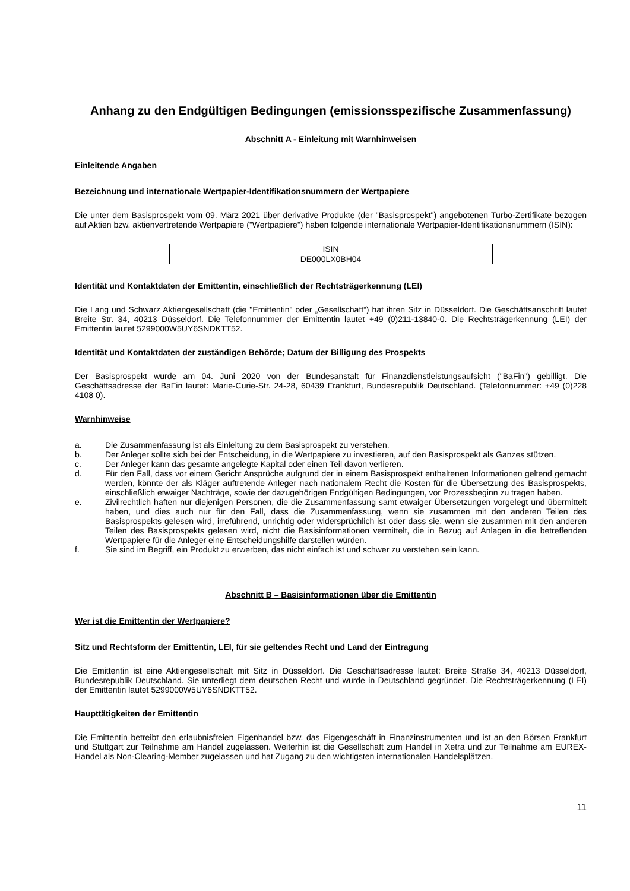Anhang zu den Endgültigen Bedingungen (emissionsspezifische Zusammenfassung)
Abschnitt A - Einleitung mit Warnhinweisen
Einleitende Angaben
Bezeichnung und internationale Wertpapier-Identifikationsnummern der Wertpapiere
Die unter dem Basisprospekt vom 09. März 2021 über derivative Produkte (der "Basisprospekt") angebotenen Turbo-Zertifikate bezogen auf Aktien bzw. aktienvertretende Wertpapiere ("Wertpapiere") haben folgende internationale Wertpapier-Identifikationsnummern (ISIN):
| ISIN |
| DE000LX0BH04 |
Identität und Kontaktdaten der Emittentin, einschließlich der Rechtsträgerkennung (LEI)
Die Lang und Schwarz Aktiengesellschaft (die "Emittentin" oder „Gesellschaft“) hat ihren Sitz in Düsseldorf. Die Geschäftsanschrift lautet Breite Str. 34, 40213 Düsseldorf. Die Telefonnummer der Emittentin lautet +49 (0)211-13840-0. Die Rechtsträgerkennung (LEI) der Emittentin lautet 5299000W5UY6SNDKTT52.
Identität und Kontaktdaten der zuständigen Behörde; Datum der Billigung des Prospekts
Der Basisprospekt wurde am 04. Juni 2020 von der Bundesanstalt für Finanzdienstleistungsaufsicht ("BaFin") gebilligt. Die Geschäftsadresse der BaFin lautet: Marie-Curie-Str. 24-28, 60439 Frankfurt, Bundesrepublik Deutschland. (Telefonnummer: +49 (0)228 4108 0).
Warnhinweise
a. Die Zusammenfassung ist als Einleitung zu dem Basisprospekt zu verstehen.
b. Der Anleger sollte sich bei der Entscheidung, in die Wertpapiere zu investieren, auf den Basisprospekt als Ganzes stützen.
c. Der Anleger kann das gesamte angelegte Kapital oder einen Teil davon verlieren.
d. Für den Fall, dass vor einem Gericht Ansprüche aufgrund der in einem Basisprospekt enthaltenen Informationen geltend gemacht werden, könnte der als Kläger auftretende Anleger nach nationalem Recht die Kosten für die Übersetzung des Basisprospekts, einschließlich etwaiger Nachträge, sowie der dazugehörigen Endgültigen Bedingungen, vor Prozessbeginn zu tragen haben.
e. Zivilrechtlich haften nur diejenigen Personen, die die Zusammenfassung samt etwaiger Übersetzungen vorgelegt und übermittelt haben, und dies auch nur für den Fall, dass die Zusammenfassung, wenn sie zusammen mit den anderen Teilen des Basisprospekts gelesen wird, irreführend, unrichtig oder widersprüchlich ist oder dass sie, wenn sie zusammen mit den anderen Teilen des Basisprospekts gelesen wird, nicht die Basisinformationen vermittelt, die in Bezug auf Anlagen in die betreffenden Wertpapiere für die Anleger eine Entscheidungshilfe darstellen würden.
f. Sie sind im Begriff, ein Produkt zu erwerben, das nicht einfach ist und schwer zu verstehen sein kann.
Abschnitt B – Basisinformationen über die Emittentin
Wer ist die Emittentin der Wertpapiere?
Sitz und Rechtsform der Emittentin, LEI, für sie geltendes Recht und Land der Eintragung
Die Emittentin ist eine Aktiengesellschaft mit Sitz in Düsseldorf. Die Geschäftsadresse lautet: Breite Straße 34, 40213 Düsseldorf, Bundesrepublik Deutschland. Sie unterliegt dem deutschen Recht und wurde in Deutschland gegründet. Die Rechtsträgerkennung (LEI) der Emittentin lautet 5299000W5UY6SNDKTT52.
Haupttätigkeiten der Emittentin
Die Emittentin betreibt den erlaubnisfreien Eigenhandel bzw. das Eigengeschäft in Finanzinstrumenten und ist an den Börsen Frankfurt und Stuttgart zur Teilnahme am Handel zugelassen. Weiterhin ist die Gesellschaft zum Handel in Xetra und zur Teilnahme am EUREX-Handel als Non-Clearing-Member zugelassen und hat Zugang zu den wichtigsten internationalen Handelsplätzen.
11